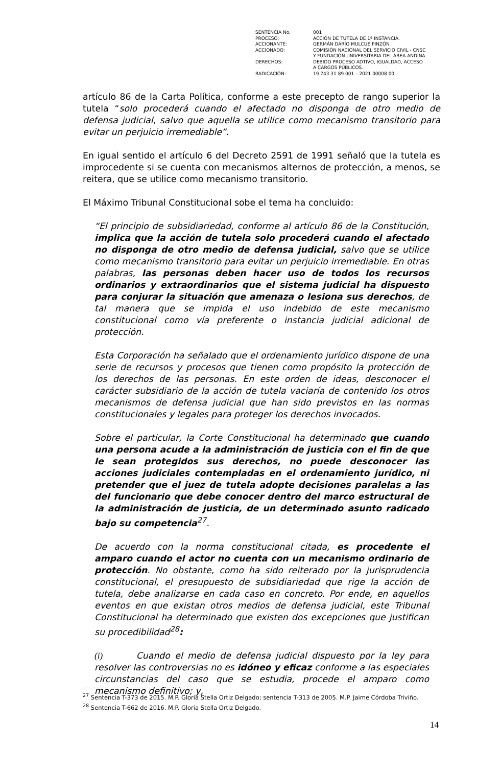| SENTENCIA No. | 001 |
| PROCESO: | ACCIÓN DE TUTELA DE 1ª INSTANCIA. |
| ACCIONANTE: | GERMÁN DARÍO MULCUÉ PINZÓN |
| ACCIONADO: | COMISIÓN NACIONAL DEL SERVICIO CIVIL - CNSC Y FUNDACIÓN UNIVERSITARIA DEL ÁREA ANDINA |
| DERECHOS: | DEBIDO PROCESO ADTIVO, IGUALDAD, ACCESO A CARGOS PÚBLICOS. |
| RADICACIÓN: | 19 743 31 89 001 – 2021 00008 00 |
artículo 86 de la Carta Política, conforme a este precepto de rango superior la tutela “solo procederá cuando el afectado no disponga de otro medio de defensa judicial, salvo que aquella se utilice como mecanismo transitorio para evitar un perjuicio irremediable”.
En igual sentido el artículo 6 del Decreto 2591 de 1991 señaló que la tutela es improcedente si se cuenta con mecanismos alternos de protección, a menos, se reitera, que se utilice como mecanismo transitorio.
El Máximo Tribunal Constitucional sobe el tema ha concluido:
“El principio de subsidiariedad, conforme al artículo 86 de la Constitución, implica que la acción de tutela solo procederá cuando el afectado no disponga de otro medio de defensa judicial, salvo que se utilice como mecanismo transitorio para evitar un perjuicio irremediable. En otras palabras, las personas deben hacer uso de todos los recursos ordinarios y extraordinarios que el sistema judicial ha dispuesto para conjurar la situación que amenaza o lesiona sus derechos, de tal manera que se impida el uso indebido de este mecanismo constitucional como vía preferente o instancia judicial adicional de protección.
Esta Corporación ha señalado que el ordenamiento jurídico dispone de una serie de recursos y procesos que tienen como propósito la protección de los derechos de las personas. En este orden de ideas, desconocer el carácter subsidiario de la acción de tutela vaciaría de contenido los otros mecanismos de defensa judicial que han sido previstos en las normas constitucionales y legales para proteger los derechos invocados.
Sobre el particular, la Corte Constitucional ha determinado que cuando una persona acude a la administración de justicia con el fin de que le sean protegidos sus derechos, no puede desconocer las acciones judiciales contempladas en el ordenamiento jurídico, ni pretender que el juez de tutela adopte decisiones paralelas a las del funcionario que debe conocer dentro del marco estructural de la administración de justicia, de un determinado asunto radicado bajo su competencia<sup>27</sup>.
De acuerdo con la norma constitucional citada, es procedente el amparo cuando el actor no cuenta con un mecanismo ordinario de protección. No obstante, como ha sido reiterado por la jurisprudencia constitucional, el presupuesto de subsidiariedad que rige la acción de tutela, debe analizarse en cada caso en concreto. Por ende, en aquellos eventos en que existan otros medios de defensa judicial, este Tribunal Constitucional ha determinado que existen dos excepciones que justifican su procedibilidad<sup>28</sup>:
(i) Cuando el medio de defensa judicial dispuesto por la ley para resolver las controversias no es idóneo y eficaz conforme a las especiales circunstancias del caso que se estudia, procede el amparo como mecanismo definitivo; y,
<sup>27</sup> Sentencia T-373 de 2015. M.P. Gloria Stella Ortiz Delgado; sentencia T-313 de 2005. M.P. Jaime Córdoba Triviño.
<sup>28</sup> Sentencia T-662 de 2016. M.P. Gloria Stella Ortiz Delgado.
14